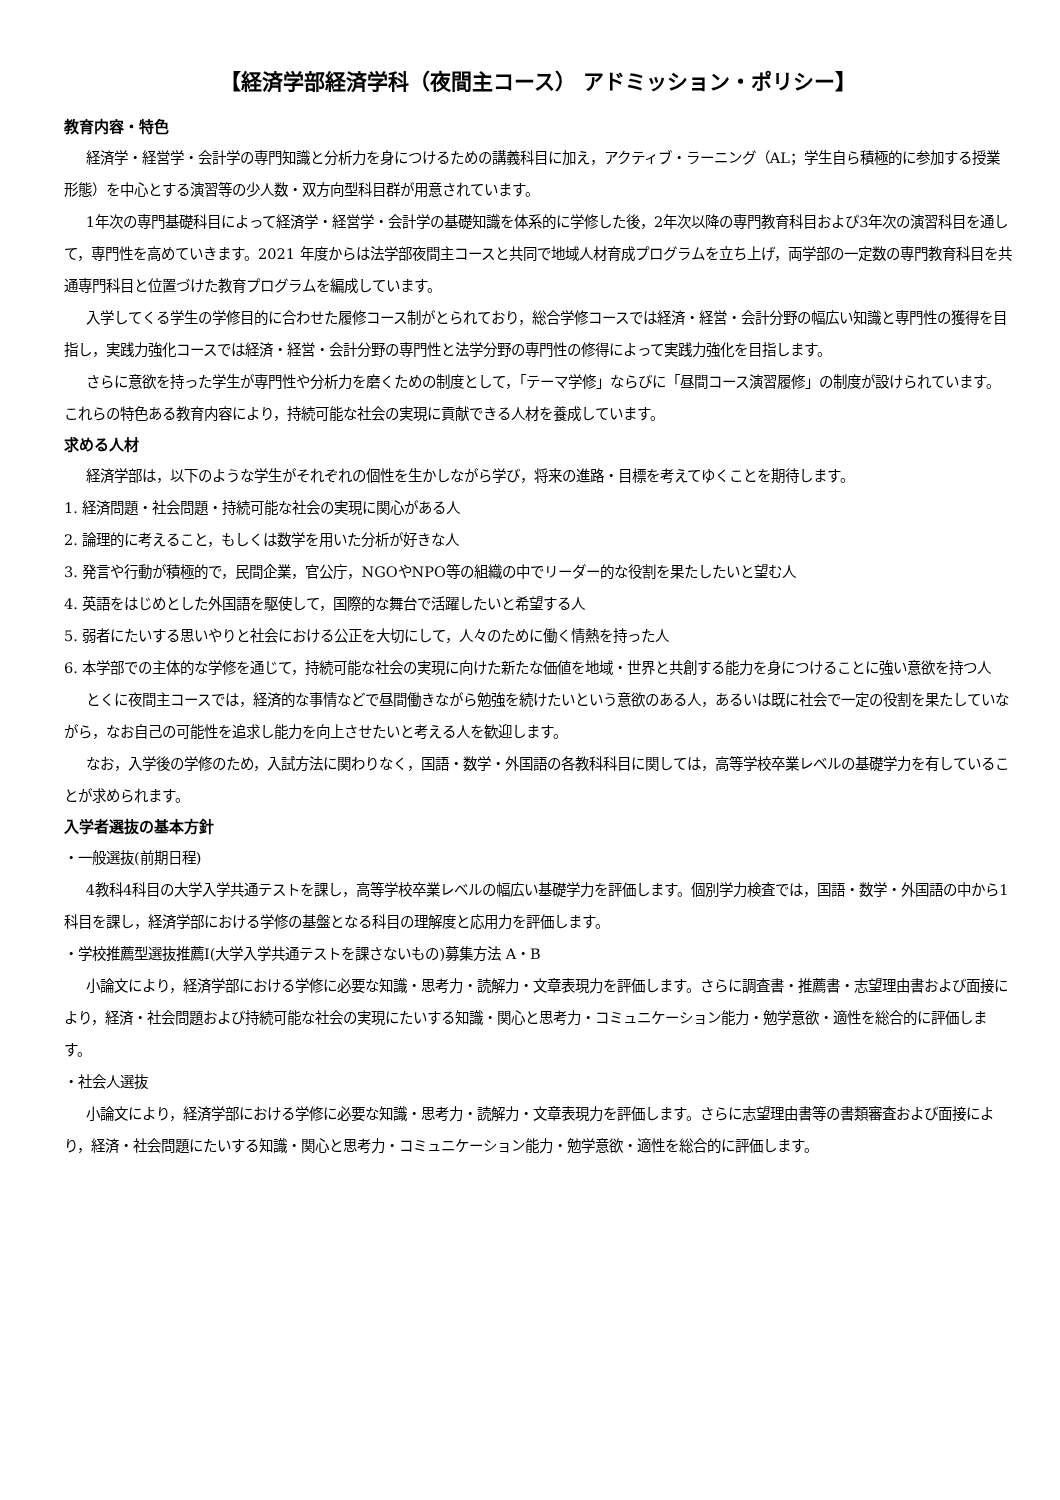【経済学部経済学科（夜間主コース） アドミッション・ポリシー】
教育内容・特色
経済学・経営学・会計学の専門知識と分析力を身につけるための講義科目に加え，アクティブ・ラーニング（AL；学生自ら積極的に参加する授業形態）を中心とする演習等の少人数・双方向型科目群が用意されています。
1年次の専門基礎科目によって経済学・経営学・会計学の基礎知識を体系的に学修した後，2年次以降の専門教育科目および3年次の演習科目を通して，専門性を高めていきます。2021 年度からは法学部夜間主コースと共同で地域人材育成プログラムを立ち上げ，両学部の一定数の専門教育科目を共通専門科目と位置づけた教育プログラムを編成しています。
入学してくる学生の学修目的に合わせた履修コース制がとられており，総合学修コースでは経済・経営・会計分野の幅広い知識と専門性の獲得を目指し，実践力強化コースでは経済・経営・会計分野の専門性と法学分野の専門性の修得によって実践力強化を目指します。
さらに意欲を持った学生が専門性や分析力を磨くための制度として，「テーマ学修」ならびに「昼間コース演習履修」の制度が設けられています。これらの特色ある教育内容により，持続可能な社会の実現に貢献できる人材を養成しています。
求める人材
経済学部は，以下のような学生がそれぞれの個性を生かしながら学び，将来の進路・目標を考えてゆくことを期待します。
1. 経済問題・社会問題・持続可能な社会の実現に関心がある人
2. 論理的に考えること，もしくは数学を用いた分析が好きな人
3. 発言や行動が積極的で，民間企業，官公庁，NGOやNPO等の組織の中でリーダー的な役割を果たしたいと望む人
4. 英語をはじめとした外国語を駆使して，国際的な舞台で活躍したいと希望する人
5. 弱者にたいする思いやりと社会における公正を大切にして，人々のために働く情熱を持った人
6. 本学部での主体的な学修を通じて，持続可能な社会の実現に向けた新たな価値を地域・世界と共創する能力を身につけることに強い意欲を持つ人
とくに夜間主コースでは，経済的な事情などで昼間働きながら勉強を続けたいという意欲のある人，あるいは既に社会で一定の役割を果たしていながら，なお自己の可能性を追求し能力を向上させたいと考える人を歓迎します。
なお，入学後の学修のため，入試方法に関わりなく，国語・数学・外国語の各教科科目に関しては，高等学校卒業レベルの基礎学力を有していることが求められます。
入学者選抜の基本方針
・一般選抜(前期日程)
4教科4科目の大学入学共通テストを課し，高等学校卒業レベルの幅広い基礎学力を評価します。個別学力検査では，国語・数学・外国語の中から1科目を課し，経済学部における学修の基盤となる科目の理解度と応用力を評価します。
・学校推薦型選抜推薦Ⅰ(大学入学共通テストを課さないもの)募集方法 A・B
小論文により，経済学部における学修に必要な知識・思考力・読解力・文章表現力を評価します。さらに調査書・推薦書・志望理由書および面接により，経済・社会問題および持続可能な社会の実現にたいする知識・関心と思考力・コミュニケーション能力・勉学意欲・適性を総合的に評価します。
・社会人選抜
小論文により，経済学部における学修に必要な知識・思考力・読解力・文章表現力を評価します。さらに志望理由書等の書類審査および面接により，経済・社会問題にたいする知識・関心と思考力・コミュニケーション能力・勉学意欲・適性を総合的に評価します。